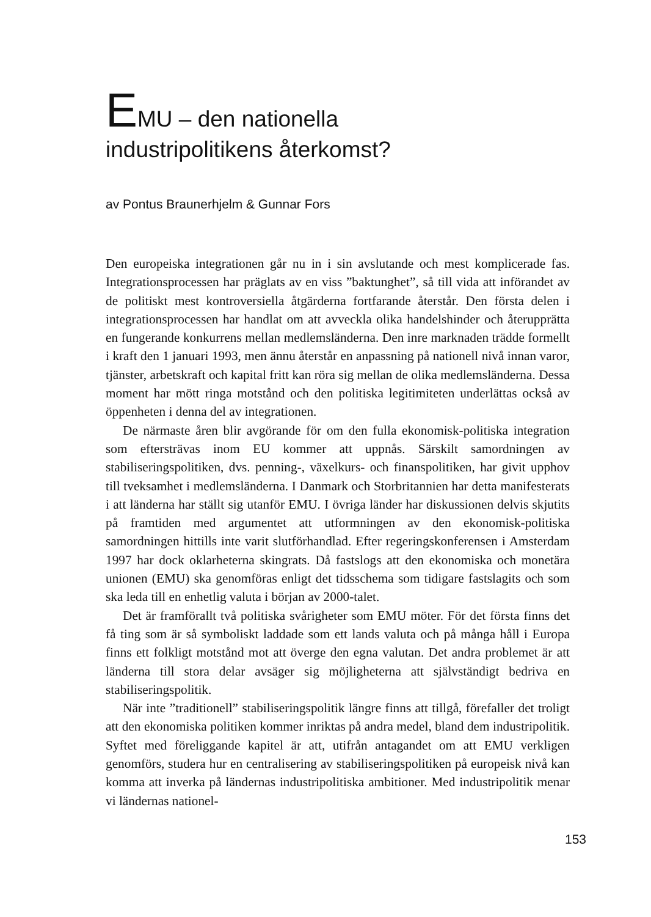EMU – den nationella
industripolitikens återkomst?
av Pontus Braunerhjelm & Gunnar Fors
Den europeiska integrationen går nu in i sin avslutande och mest komplicerade fas. Integrationsprocessen har präglats av en viss ”baktunghet”, så till vida att införandet av de politiskt mest kontroversiella åtgärderna fortfarande återstår. Den första delen i integrationsprocessen har handlat om att avveckla olika handelshinder och återupprätta en fungerande konkurrens mellan medlemsländerna. Den inre marknaden trädde formellt i kraft den 1 januari 1993, men ännu återstår en anpassning på nationell nivå innan varor, tjänster, arbetskraft och kapital fritt kan röra sig mellan de olika medlemsländerna. Dessa moment har mött ringa motstånd och den politiska legitimiteten underlättas också av öppenheten i denna del av integrationen.
De närmaste åren blir avgörande för om den fulla ekonomisk-politiska integration som eftersträvas inom EU kommer att uppnås. Särskilt samordningen av stabiliseringspolitiken, dvs. penning-, växelkurs- och finanspolitiken, har givit upphov till tveksamhet i medlemsländerna. I Danmark och Storbritannien har detta manifesterats i att länderna har ställt sig utanför EMU. I övriga länder har diskussionen delvis skjutits på framtiden med argumentet att utformningen av den ekonomisk-politiska samordningen hittills inte varit slutförhandlad. Efter regeringskonferensen i Amsterdam 1997 har dock oklarheterna skingrats. Då fastslogs att den ekonomiska och monetära unionen (EMU) ska genomföras enligt det tidsschema som tidigare fastslagits och som ska leda till en enhetlig valuta i början av 2000-talet.
Det är framförallt två politiska svårigheter som EMU möter. För det första finns det få ting som är så symboliskt laddade som ett lands valuta och på många håll i Europa finns ett folkligt motstånd mot att överge den egna valutan. Det andra problemet är att länderna till stora delar avsäger sig möjligheterna att självständigt bedriva en stabiliseringspolitik.
När inte ”traditionell” stabiliseringspolitik längre finns att tillgå, förefaller det troligt att den ekonomiska politiken kommer inriktas på andra medel, bland dem industripolitik. Syftet med föreliggande kapitel är att, utifrån antagandet om att EMU verkligen genomförs, studera hur en centralisering av stabiliseringspolitiken på europeisk nivå kan komma att inverka på ländernas industripolitiska ambitioner. Med industripolitik menar vi ländernas nationel-
153